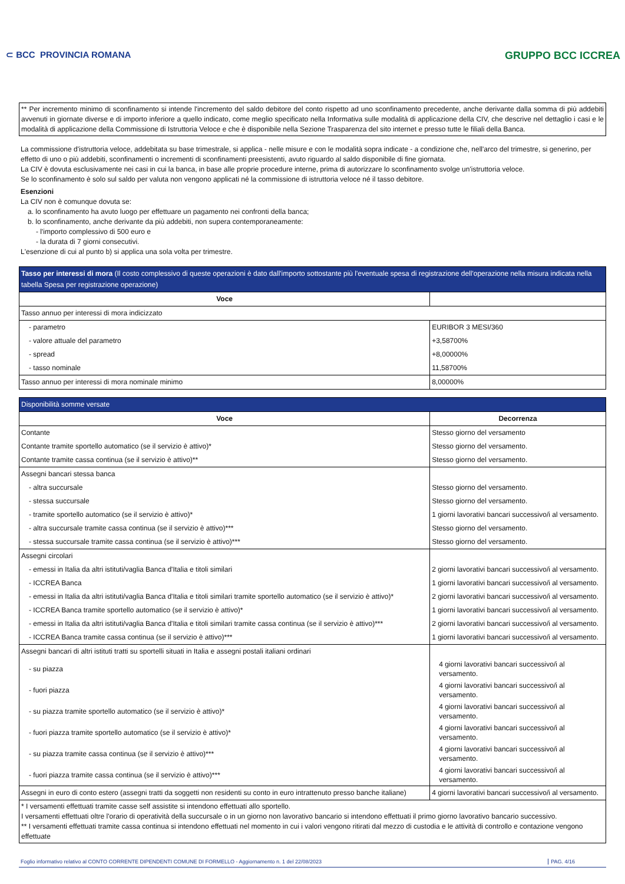⊂ BCC PROVINCIA ROMANA
GRUPPO BCC ICCREA
** Per incremento minimo di sconfinamento si intende l'incremento del saldo debitore del conto rispetto ad uno sconfinamento precedente, anche derivante dalla somma di più addebiti avvenuti in giornate diverse e di importo inferiore a quello indicato, come meglio specificato nella Informativa sulle modalità di applicazione della CIV, che descrive nel dettaglio i casi e le modalità di applicazione della Commissione di Istruttoria Veloce e che è disponibile nella Sezione Trasparenza del sito internet e presso tutte le filiali della Banca.
La commissione d'istruttoria veloce, addebitata su base trimestrale, si applica - nelle misure e con le modalità sopra indicate - a condizione che, nell'arco del trimestre, si generino, per effetto di uno o più addebiti, sconfinamenti o incrementi di sconfinamenti preesistenti, avuto riguardo al saldo disponibile di fine giornata.
La CIV è dovuta esclusivamente nei casi in cui la banca, in base alle proprie procedure interne, prima di autorizzare lo sconfinamento svolge un'istruttoria veloce.
Se lo sconfinamento è solo sul saldo per valuta non vengono applicati né la commissione di istruttoria veloce né il tasso debitore.
Esenzioni
La CIV non è comunque dovuta se:
a. lo sconfinamento ha avuto luogo per effettuare un pagamento nei confronti della banca;
b. lo sconfinamento, anche derivante da più addebiti, non supera contemporaneamente:
- l'importo complessivo di 500 euro e
- la durata di 7 giorni consecutivi.
L'esenzione di cui al punto b) si applica una sola volta per trimestre.
| Tasso per interessi di mora (Il costo complessivo di queste operazioni è dato dall'importo sottostante più l'eventuale spesa di registrazione dell'operazione nella misura indicata nella tabella Spesa per registrazione operazione) | |
| --- | --- |
| Voce | |
| Tasso annuo per interessi di mora indicizzato | |
| - parametro | EURIBOR 3 MESI/360 |
| - valore attuale del parametro | +3,58700% |
| - spread | +8,00000% |
| - tasso nominale | 11,58700% |
| Tasso annuo per interessi di mora nominale minimo | 8,00000% |
| Disponibilità somme versate | |
| --- | --- |
| Voce | Decorrenza |
| Contante | Stesso giorno del versamento |
| Contante tramite sportello automatico (se il servizio è attivo)* | Stesso giorno del versamento. |
| Contante tramite cassa continua (se il servizio è attivo)** | Stesso giorno del versamento. |
| Assegni bancari stessa banca | |
| - altra succursale | Stesso giorno del versamento. |
| - stessa succursale | Stesso giorno del versamento. |
| - tramite sportello automatico (se il servizio è attivo)* | 1 giorni lavorativi bancari successivo/i al versamento. |
| - altra succursale tramite cassa continua (se il servizio è attivo)*** | Stesso giorno del versamento. |
| - stessa succursale tramite cassa continua (se il servizio è attivo)*** | Stesso giorno del versamento. |
| Assegni circolari | |
| - emessi in Italia da altri istituti/vaglia Banca d'Italia e titoli similari | 2 giorni lavorativi bancari successivo/i al versamento. |
| - ICCREA Banca | 1 giorni lavorativi bancari successivo/i al versamento. |
| - emessi in Italia da altri istituti/vaglia Banca d'Italia e titoli similari tramite sportello automatico (se il servizio è attivo)* | 2 giorni lavorativi bancari successivo/i al versamento. |
| - ICCREA Banca tramite sportello automatico (se il servizio è attivo)* | 1 giorni lavorativi bancari successivo/i al versamento. |
| - emessi in Italia da altri istituti/vaglia Banca d'Italia e titoli similari tramite cassa continua (se il servizio è attivo)*** | 2 giorni lavorativi bancari successivo/i al versamento. |
| - ICCREA Banca tramite cassa continua (se il servizio è attivo)*** | 1 giorni lavorativi bancari successivo/i al versamento. |
| Assegni bancari di altri istituti tratti su sportelli situati in Italia e assegni postali italiani ordinari | |
| - su piazza | 4 giorni lavorativi bancari successivo/i al versamento. |
| - fuori piazza | 4 giorni lavorativi bancari successivo/i al versamento. |
| - su piazza tramite sportello automatico (se il servizio è attivo)* | 4 giorni lavorativi bancari successivo/i al versamento. |
| - fuori piazza tramite sportello automatico (se il servizio è attivo)* | 4 giorni lavorativi bancari successivo/i al versamento. |
| - su piazza tramite cassa continua (se il servizio è attivo)*** | 4 giorni lavorativi bancari successivo/i al versamento. |
| - fuori piazza tramite cassa continua (se il servizio è attivo)*** | 4 giorni lavorativi bancari successivo/i al versamento. |
| Assegni in euro di conto estero (assegni tratti da soggetti non residenti su conto in euro intrattenuto presso banche italiane) | 4 giorni lavorativi bancari successivo/i al versamento. |
| * I versamenti effettuati tramite casse self assistite si intendono effettuati allo sportello. I versamenti effettuati oltre l'orario di operatività della succursale o in un giorno non lavorativo bancario si intendono effettuati il primo giorno lavorativo bancario successivo. ** I versamenti effettuati tramite cassa continua si intendono effettuati nel momento in cui i valori vengono ritirati dal mezzo di custodia e le attività di controllo e contazione vengono effettuate | |
Foglio informativo relativo al CONTO CORRENTE DIPENDENTI COMUNE DI FORMELLO - Aggiornamento n. 1 del 22/08/2023 PAG. 4/16